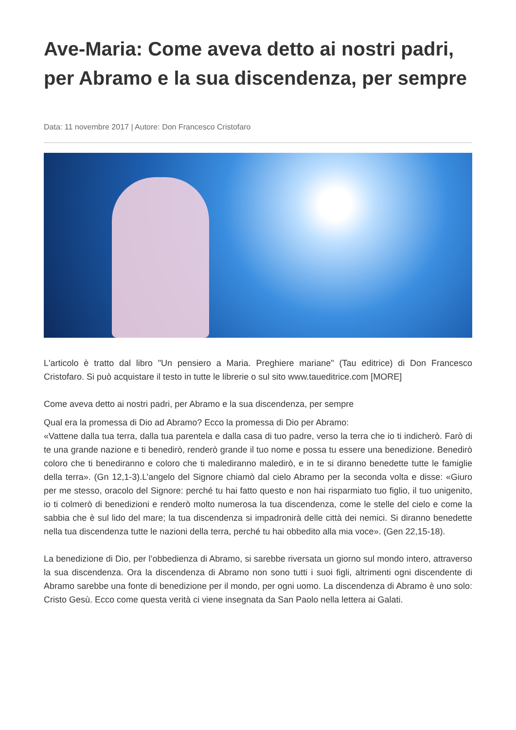Ave-Maria: Come aveva detto ai nostri padri, per Abramo e la sua discendenza, per sempre
Data: 11 novembre 2017 | Autore: Don Francesco Cristofaro
L'articolo è tratto dal libro "Un pensiero a Maria. Preghiere mariane" (Tau editrice) di Don Francesco Cristofaro. Si può acquistare il testo in tutte le librerie o sul sito www.taueditrice.com [MORE]
Come aveva detto ai nostri padri, per Abramo e la sua discendenza, per sempre
Qual era la promessa di Dio ad Abramo? Ecco la promessa di Dio per Abramo:
«Vattene dalla tua terra, dalla tua parentela e dalla casa di tuo padre, verso la terra che io ti indicherò. Farò di te una grande nazione e ti benedirò, renderò grande il tuo nome e possa tu essere una benedizione. Benedirò coloro che ti benediranno e coloro che ti malediranno maledirò, e in te si diranno benedette tutte le famiglie della terra». (Gn 12,1-3).L’angelo del Signore chiamò dal cielo Abramo per la seconda volta e disse: «Giuro per me stesso, oracolo del Signore: perché tu hai fatto questo e non hai risparmiato tuo figlio, il tuo unigenito, io ti colmerò di benedizioni e renderò molto numerosa la tua discendenza, come le stelle del cielo e come la sabbia che è sul lido del mare; la tua discendenza si impadronirà delle città dei nemici. Si diranno benedette nella tua discendenza tutte le nazioni della terra, perché tu hai obbedito alla mia voce». (Gen 22,15-18).
La benedizione di Dio, per l’obbedienza di Abramo, si sarebbe riversata un giorno sul mondo intero, attraverso la sua discendenza. Ora la discendenza di Abramo non sono tutti i suoi figli, altrimenti ogni discendente di Abramo sarebbe una fonte di benedizione per il mondo, per ogni uomo. La discendenza di Abramo è uno solo: Cristo Gesù. Ecco come questa verità ci viene insegnata da San Paolo nella lettera ai Galati.